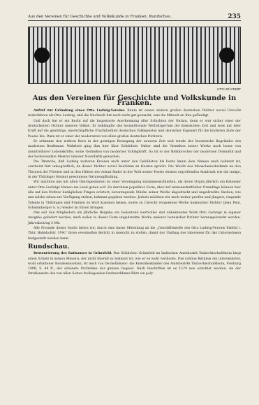Aus den Vereinen für Geschichte und Volkskunde in Franken. Rundschau. 235
OTTO RÜCKERT
Aus den Vereinen für Geschichte und Volkskunde in Franken.
Aufruf zur Gründung eines Otto Ludwig-Vereins. Kaum ist einem andern großen deutschen Dichter soviel Unrecht widerfahren als Otto Ludwig, und die Nachwelt hat noch nicht gut gemacht, was die Mitwelt an ihm gefündigt.
Und doch hat er ein Recht auf die begeisterte Anerkennung aller Schichten der Nation, denn er war sicher einer der deutschesten Dichter unseres Volkes. Er bekämpfte das heimatfremde Weltbürgertum der klassischen Zeit und wies mit aller Kraft auf die gewaltige, unerschöpfliche Fruchtbarkeit deutschen Volksgeistes und deutscher Eigenart für die höchsten Ziele der Poesie hin. Dazu ist er einer der modernsten von allen großen deutschen Dichtern.
Er erkannte den wahren Kern in der geistigen Bewegung der neueren Zeit und wurde der literarische Begründer des modernen Realismus. Wahrheit ging ihm hier über Schönheit. Daher sind die Gestalten seiner Werke noch heute von unmittelbarer Lebenskräfte, seine Gedanken von moderner Schlagkraft. So ist er der Bahnbrecher der modernen Dramatik und der bedeutendste Meister unserer Novellistik geworden.
Die Tatsache, daß Ludwig weiteren Kreisen auch unter den Gebildeten bis heute kaum dem Namen nach bekannt ist, erscheint fast unbegreiflich, da dieser Dichter soviel Reichtum zu Herzen spricht. Die Wucht des Menschenschicksals an den Thronen der Fürsten und in den Hütten der Armut findet in der Welt seiner Poesie ebenso ergreifenden Ausdruck wie die innige, in der Thüringer Heimat gewonnene Naturempfindung.
Wir möchten uns mit allen Gleichgesinnten zu einer Vereinigung zusammenschließen, als deren Organ jährlich ein Kalender unter Otto Ludwigs Namen ins Land gehen soll. Zu durchaus populärer Form, aber auf wissenschaftlicher Grundlage können hier alle auf den Dichter bezüglichen Fragen erörtert, bevorzugende Stücke seiner Werke abgedruckt und ungedruckte Sachen, wie uns solche schon zur Verfügung stehen, bekannt gegeben werden. Jedoch möchten wir auch weiter greifen und jüngere, ringende Talente in Thüringen und Franken zu Wort kommen lassen, sowie zu Unrecht vergessene Werke heimischer Dichter (Jean Paul, Schaumberger u. a.) wieder zu Ehren bringen.
Das soll den Mitgliedern als jährliche Beigabe ein bedeutend wertvolles und unbekanntes Werk Otto Ludwigs in eigener Ausgabe geliefert werden, auch sollen in dieser Form ungedruckte Werke anderer heimischer Dichter herausgebracht werden. Jahresbeitrag 3 Mk.
Alle Freunde dieser Sache bitten wir, durch eine kurze Mitteilung an die „Geschäftsstelle des Otto Ludwig-Vereins Eisfeld i. Thür. Bahnhofstr. 109c" ihren eventuellen Beitritt in Aussicht zu stellen, damit der Umfang des Interesses für das Unternehmen festgestellt werden kann.
Rundschau.
Restaurierung des Rathauses in Grünsfeld. Das Städtchen Grünsfeld im badischen Amtsbezirk Tauberbischofsheim birgt einen Schatz in seinen Mauern, der nicht überall so bekannt ist, wie er es wohl verdiente. Das schöne Rathaus ein interessanter, wohl erhaltener Renaissancebau, ist nach von Oechelhäuser: die Kunstdenkmäler des Amtsbezirks Tauberbischofsheim, Freiburg 1908, S. 44 ff., der schönste Profanbau der ganzen Gegend. Nach Inschriften ist es 1579 neu errichtet worden. An der Straßenseite des von allen Seiten freiliegenden Fachwerkhaus führt ein poly-